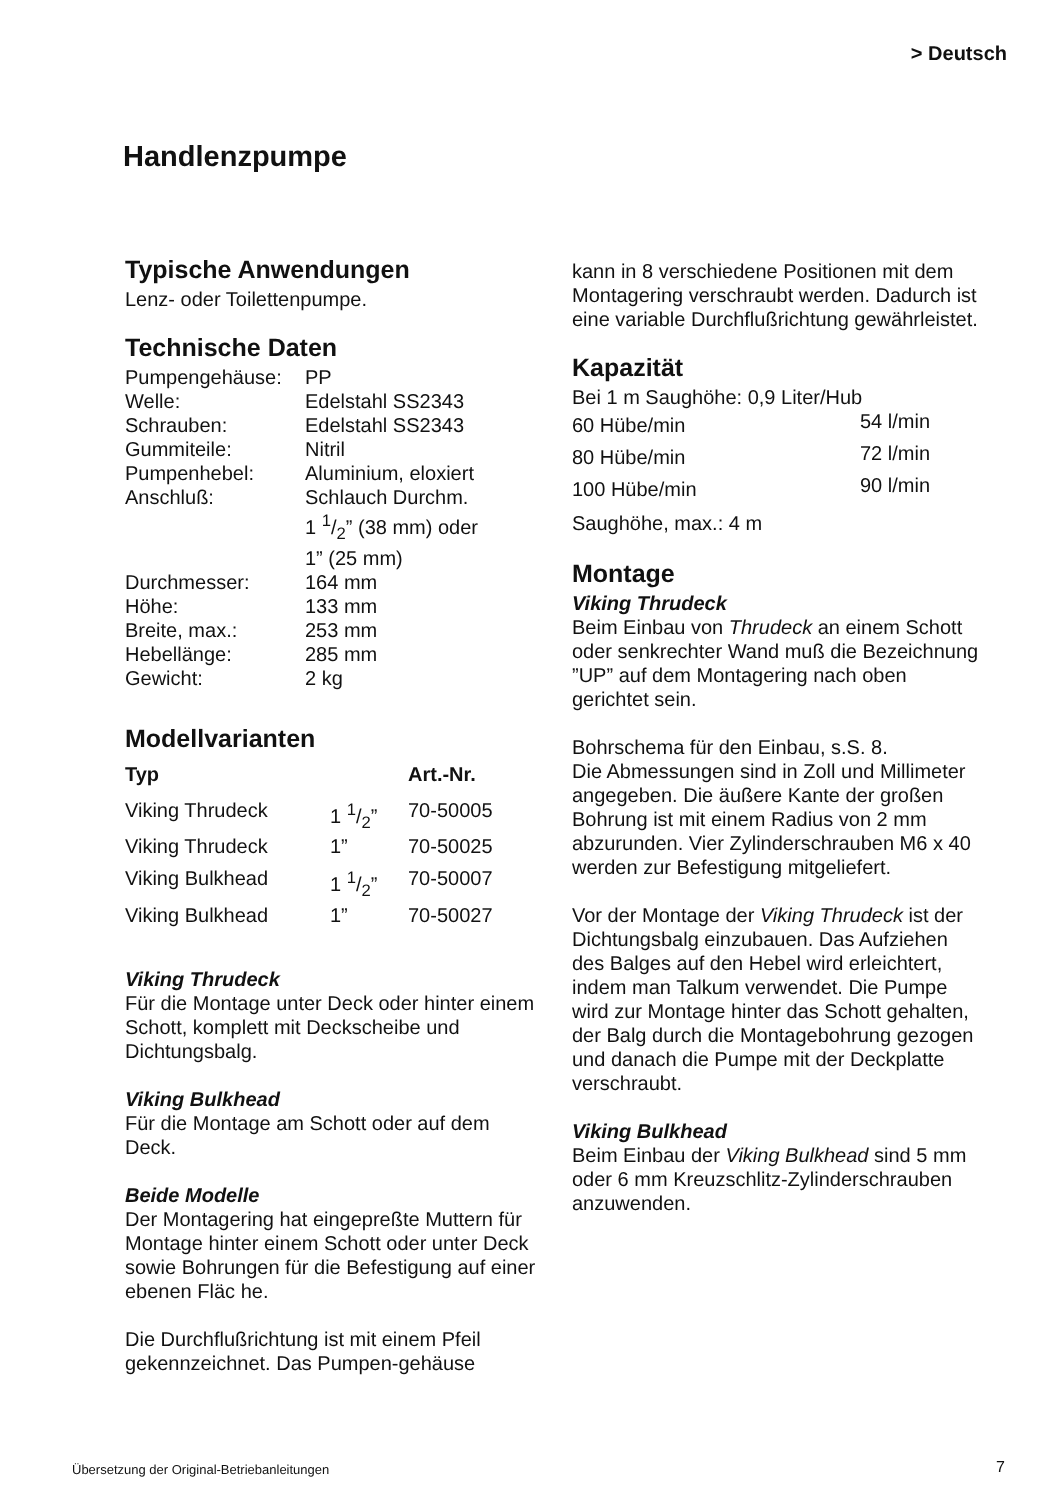> Deutsch
Handlenzpumpe
Typische Anwendungen
Lenz- oder Toilettenpumpe.
Technische Daten
| Pumpengehäuse: | PP |
| Welle: | Edelstahl SS2343 |
| Schrauben: | Edelstahl SS2343 |
| Gummiteile: | Nitril |
| Pumpenhebel: | Aluminium, eloxiert |
| Anschluß: | Schlauch Durchm. 1 1/2” (38 mm) oder 1” (25 mm) |
| Durchmesser: | 164 mm |
| Höhe: | 133 mm |
| Breite, max.: | 253 mm |
| Hebellänge: | 285 mm |
| Gewicht: | 2 kg |
Modellvarianten
| Typ | | Art.-Nr. |
| --- | --- | --- |
| Viking Thrudeck | 1 1/2” | 70-50005 |
| Viking Thrudeck | 1” | 70-50025 |
| Viking Bulkhead | 1 1/2” | 70-50007 |
| Viking Bulkhead | 1” | 70-50027 |
Viking Thrudeck
Für die Montage unter Deck oder hinter einem Schott, komplett mit Deckscheibe und Dichtungsbalg.
Viking Bulkhead
Für die Montage am Schott oder auf dem Deck.
Beide Modelle
Der Montagering hat eingepreßte Muttern für Montage hinter einem Schott oder unter Deck sowie Bohrungen für die Befestigung auf einer ebenen Fläc he.
Die Durchflußrichtung ist mit einem Pfeil gekennzeichnet. Das Pumpen-gehäuse
kann in 8 verschiedene Positionen mit dem Montagering verschraubt werden. Dadurch ist
eine variable Durchflußrichtung gewährleistet.
Kapazität
| Bei 1 m Saughöhe: 0,9 Liter/Hub | |
| 60 Hübe/min | 54 l/min |
| 80 Hübe/min | 72 l/min |
| 100 Hübe/min | 90 l/min |
| Saughöhe, max.: 4 m | |
Montage
Viking Thrudeck
Beim Einbau von Thrudeck an einem Schott oder senkrechter Wand muß die Bezeichnung ”UP” auf dem Montagering nach oben gerichtet sein.
Bohrschema für den Einbau, s.S. 8.
Die Abmessungen sind in Zoll und Millimeter angegeben. Die äußere Kante der großen Bohrung ist mit einem Radius von 2 mm abzurunden. Vier Zylinderschrauben M6 x 40 werden zur Befestigung mitgeliefert.
Vor der Montage der Viking Thrudeck ist der Dichtungsbalg einzubauen. Das Aufziehen des Balges auf den Hebel wird erleichtert, indem man Talkum verwendet. Die Pumpe wird zur Montage hinter das Schott gehalten, der Balg durch die Montagebohrung gezogen und danach die Pumpe mit der Deckplatte verschraubt.
Viking Bulkhead
Beim Einbau der Viking Bulkhead sind 5 mm oder 6 mm Kreuzschlitz-Zylinderschrauben anzuwenden.
Übersetzung der Original-Betriebanleitungen
7